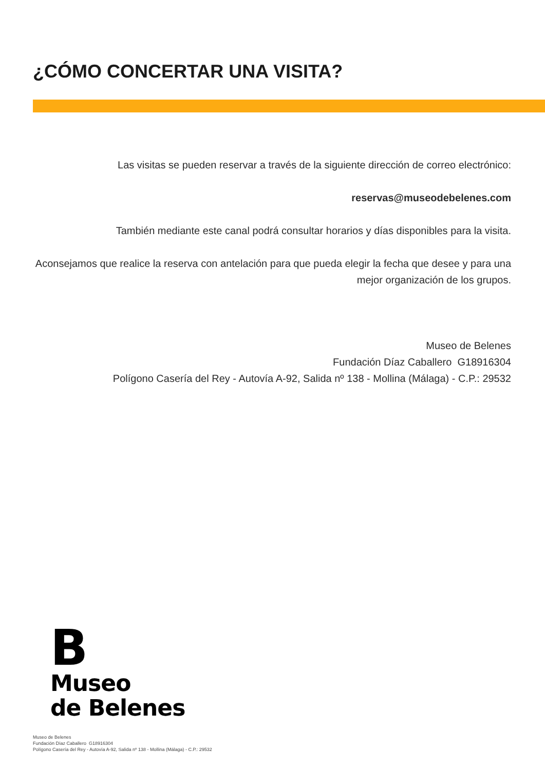¿CÓMO CONCERTAR UNA VISITA?
Las visitas se pueden reservar a través de la siguiente dirección de correo electrónico:
reservas@museodebelenes.com
También mediante este canal podrá consultar horarios y días disponibles para la visita.
Aconsejamos que realice la reserva con antelación para que pueda elegir la fecha que desee y para una mejor organización de los grupos.
Museo de Belenes
Fundación Díaz Caballero G18916304
Polígono Casería del Rey - Autovía A-92, Salida nº 138 - Mollina (Málaga) - C.P.: 29532
B
Museo
de Belenes
Museo de Belenes
Fundación Díaz Caballero G18916304
Polígono Casería del Rey - Autovía A-92, Salida nº 138 - Mollina (Málaga) - C.P.: 29532